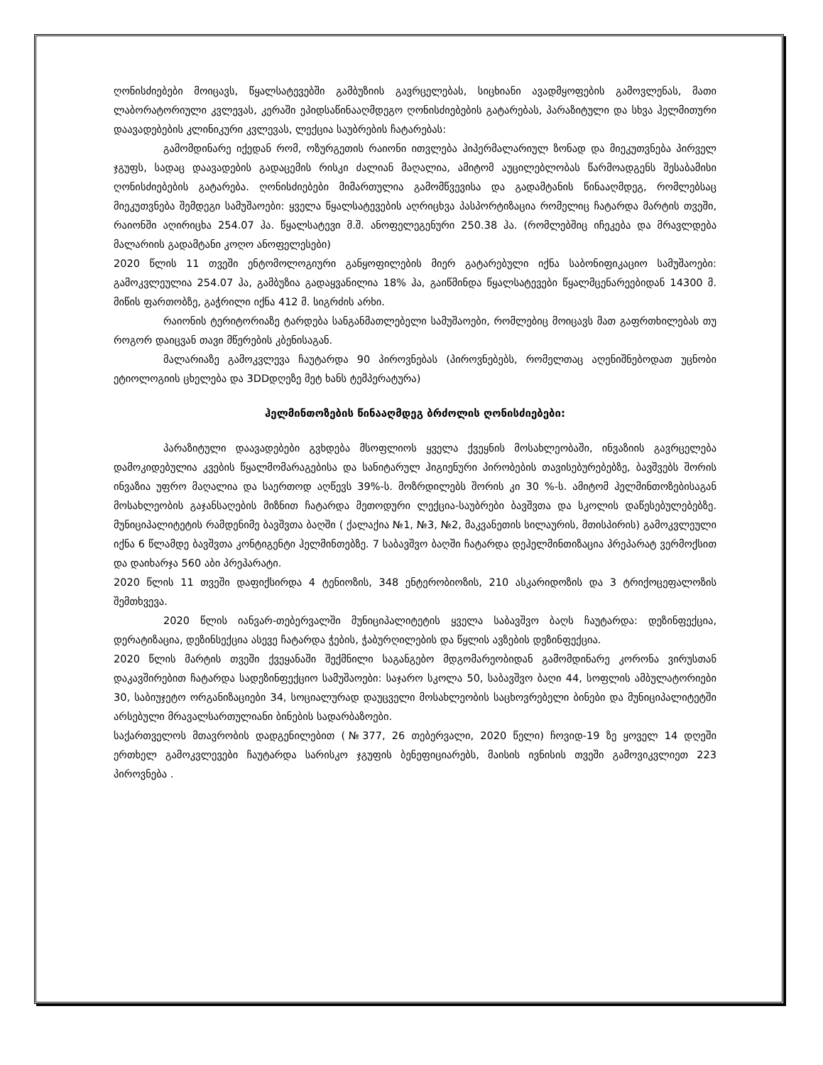ღონისძიებები მოიცავს, წყალსატევებში გამბუზიის გავრცელებას, სიცხიანი ავადმყოფების გამოვლენას, მათი ლაბორატორიული კვლევას, კერაში ეპიდსაწინააღმდეგო ღონისძიებების გატარებას, პარაზიტული და სხვა ჰელმითური დაავადებების კლინიკური კვლევას, ლექცია საუბრების ჩატარებას:
გამომდინარე იქედან რომ, ოზურგეთის რაიონი ითვლება ჰიპერმალარიულ ზონად და მიეკუთვნება პირველ ჯგუფს, სადაც დაავადების გადაცემის რისკი ძალიან მაღალია, ამიტომ აუცილებლობას წარმოადგენს შესაბამისი ღონისძიებების გატარება. ღონისძიებები მიმართულია გამომწვევისა და გადამტანის წინააღმდეგ, რომლებსაც მიეკუთვნება შემდეგი სამუშაოები: ყველა წყალსატევების აღრიცხვა პასპორტიზაცია რომელიც ჩატარდა მარტის თვეში, რაიონში აღირიცხა 254.07 ჰა. წყალსატევი მ.შ. ანოფელეგენური 250.38 ჰა. (რომლებშიც იჩეკება და მრავლდება მალარიის გადამტანი კოღო ანოფელესები)
2020 წლის 11 თვეში ენტომოლოგიური განყოფილების მიერ გატარებული იქნა საბონიფიკაციო სამუშაოები: გამოკვლეულია 254.07 ჰა, გამბუზია გადაყვანილია 18% ჰა, გაიწმინდა წყალსატევები წყალმცენარეებიდან 14300 მ. მიწის ფართობზე, გაჭრილი იქნა 412 მ. სიგრძის არხი.
რაიონის ტერიტორიაზე ტარდება სანგანმათლებელი სამუშაოები, რომლებიც მოიცავს მათ გაფრთხილებას თუ როგორ დაიცვან თავი მწერების კბენისაგან.
მალარიაზე გამოკვლევა ჩაუტარდა 90 პიროვნებას (პიროვნებებს, რომელთაც აღენიშნებოდათ უცნობი ეტიოლოგიის ცხელება და 3DDდღეზე მეტ ხანს ტემპერატურა)
ჰელმინთოზების წინააღმდეგ ბრძოლის ღონისძიებები:
პარაზიტული დაავადებები გვხდება მსოფლიოს ყველა ქვეყნის მოსახლეობაში, ინვაზიის გავრცელება დამოკიდებულია კვების წყალმომარაგებისა და სანიტარულ ჰიგიენური პირობების თავისებურებებზე, ბავშვებს შორის ინვაზია უფრო მაღალია და საერთოდ აღწევს 39%-ს. მოზრდილებს შორის კი 30 %-ს. ამიტომ ჰელმინთოზებისაგან მოსახლეობის გაჯანსაღების მიზნით ჩატარდა მეთოდური ლექცია-საუბრები ბავშვთა და სკოლის დაწესებულებებზე. მუნიციპალიტეტის რამდენიმე ბავშვთა ბაღში ( ქალაქია №1, №3, №2, მაკვანეთის სილაურის, მთისპირის) გამოკვლეული იქნა 6 წლამდე ბავშვთა კონტიგენტი ჰელმინთებზე. 7 საბავშვო ბაღში ჩატარდა დეჰელმინთიზაცია პრეპარატ ვერმოქსით და დაიხარჯა 560 აბი პრეპარატი.
2020 წლის 11 თვეში დაფიქსირდა 4 ტენიოზის, 348 ენტერობიოზის, 210 ასკარიდოზის და 3 ტრიქოცეფალოზის შემთხვევა.
2020 წლის იანვარ-თებერვალში მუნიციპალიტეტის ყველა საბავშვო ბაღს ჩაუტარდა: დეზინფექცია, დერატიზაცია, დეზინსექცია ასევე ჩატარდა ჭების, ჭაბურღილების და წყლის ავზების დეზინფექცია.
2020 წლის მარტის თვეში ქვეყანაში შექმნილი საგანგებო მდგომარეობიდან გამომდინარე კორონა ვირუსთან დაკავშირებით ჩატარდა სადეზინფექციო სამუშაოები: საჯარო სკოლა 50, საბავშვო ბაღი 44, სოფლის ამბულატორიები 30, საბიუჯეტო ორგანიზაციები 34, სოციალურად დაუცველი მოსახლეობის საცხოვრებელი ბინები და მუნიციპალიტეტში არსებული მრავალსართულიანი ბინების სადარბაზოები.
საქართველოს მთავრობის დადგენილებით (№377, 26 თებერვალი, 2020 წელი) ჩოვიდ-19 ზე ყოველ 14 დღეში ერთხელ გამოკვლევები ჩაუტარდა სარისკო ჯგუფის ბენეფიციარებს, მაისის ივნისის თვეში გამოვიკვლიეთ 223 პიროვნება .